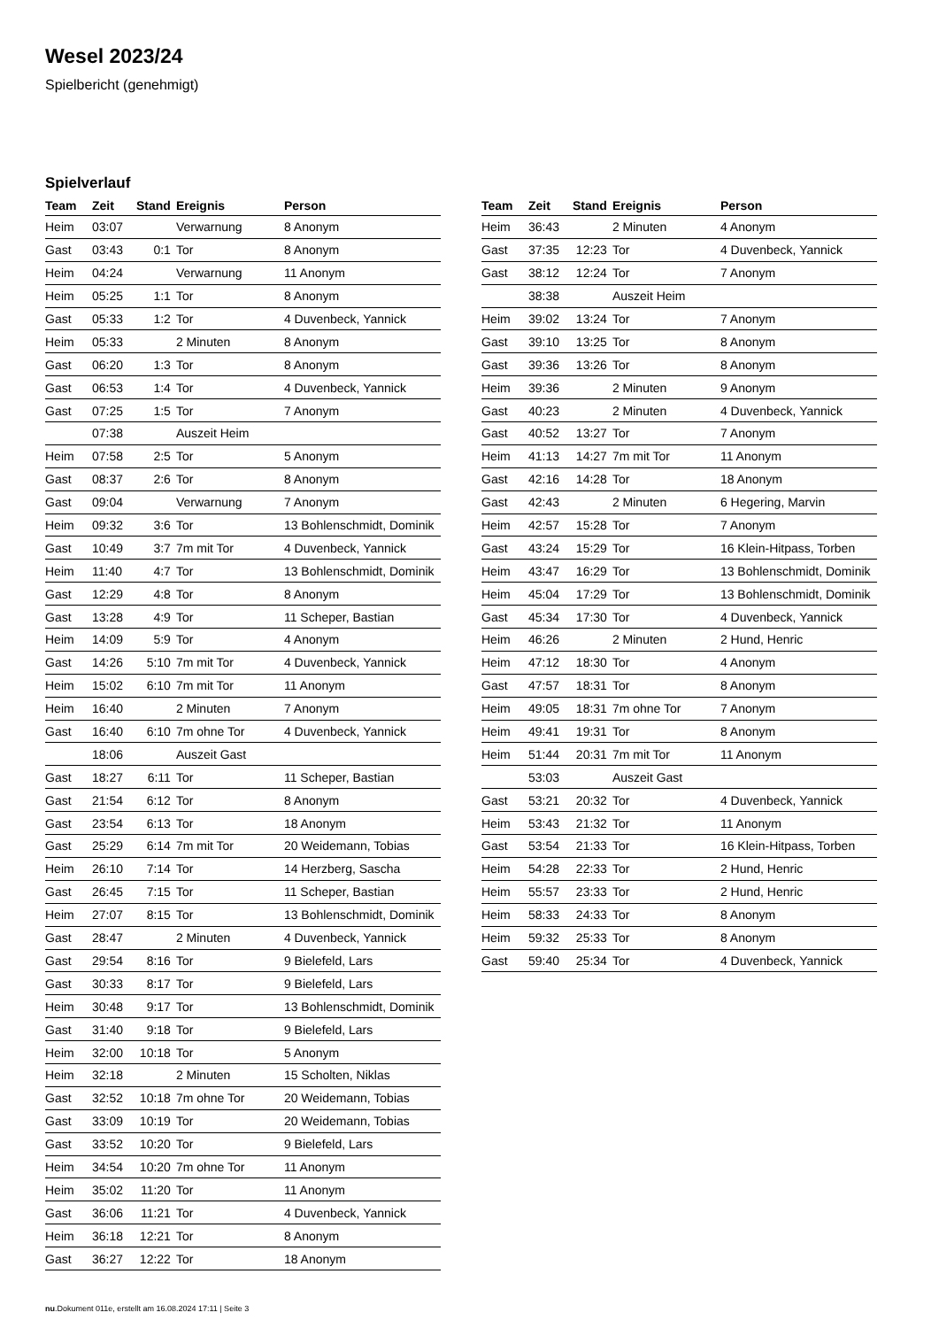Wesel 2023/24
Spielbericht (genehmigt)
Spielverlauf
| Team | Zeit | Stand | Ereignis | Person |
| --- | --- | --- | --- | --- |
| Heim | 03:07 | | Verwarnung | 8 Anonym |
| Gast | 03:43 | 0:1 | Tor | 8 Anonym |
| Heim | 04:24 | | Verwarnung | 11 Anonym |
| Heim | 05:25 | 1:1 | Tor | 8 Anonym |
| Gast | 05:33 | 1:2 | Tor | 4 Duvenbeck, Yannick |
| Heim | 05:33 | | 2 Minuten | 8 Anonym |
| Gast | 06:20 | 1:3 | Tor | 8 Anonym |
| Gast | 06:53 | 1:4 | Tor | 4 Duvenbeck, Yannick |
| Gast | 07:25 | 1:5 | Tor | 7 Anonym |
| | 07:38 | | Auszeit Heim | |
| Heim | 07:58 | 2:5 | Tor | 5 Anonym |
| Gast | 08:37 | 2:6 | Tor | 8 Anonym |
| Gast | 09:04 | | Verwarnung | 7 Anonym |
| Heim | 09:32 | 3:6 | Tor | 13 Bohlenschmidt, Dominik |
| Gast | 10:49 | 3:7 | 7m mit Tor | 4 Duvenbeck, Yannick |
| Heim | 11:40 | 4:7 | Tor | 13 Bohlenschmidt, Dominik |
| Gast | 12:29 | 4:8 | Tor | 8 Anonym |
| Gast | 13:28 | 4:9 | Tor | 11 Scheper, Bastian |
| Heim | 14:09 | 5:9 | Tor | 4 Anonym |
| Gast | 14:26 | 5:10 | 7m mit Tor | 4 Duvenbeck, Yannick |
| Heim | 15:02 | 6:10 | 7m mit Tor | 11 Anonym |
| Heim | 16:40 | | 2 Minuten | 7 Anonym |
| Gast | 16:40 | 6:10 | 7m ohne Tor | 4 Duvenbeck, Yannick |
| | 18:06 | | Auszeit Gast | |
| Gast | 18:27 | 6:11 | Tor | 11 Scheper, Bastian |
| Gast | 21:54 | 6:12 | Tor | 8 Anonym |
| Gast | 23:54 | 6:13 | Tor | 18 Anonym |
| Gast | 25:29 | 6:14 | 7m mit Tor | 20 Weidemann, Tobias |
| Heim | 26:10 | 7:14 | Tor | 14 Herzberg, Sascha |
| Gast | 26:45 | 7:15 | Tor | 11 Scheper, Bastian |
| Heim | 27:07 | 8:15 | Tor | 13 Bohlenschmidt, Dominik |
| Gast | 28:47 | | 2 Minuten | 4 Duvenbeck, Yannick |
| Gast | 29:54 | 8:16 | Tor | 9 Bielefeld, Lars |
| Gast | 30:33 | 8:17 | Tor | 9 Bielefeld, Lars |
| Heim | 30:48 | 9:17 | Tor | 13 Bohlenschmidt, Dominik |
| Gast | 31:40 | 9:18 | Tor | 9 Bielefeld, Lars |
| Heim | 32:00 | 10:18 | Tor | 5 Anonym |
| Heim | 32:18 | | 2 Minuten | 15 Scholten, Niklas |
| Gast | 32:52 | 10:18 | 7m ohne Tor | 20 Weidemann, Tobias |
| Gast | 33:09 | 10:19 | Tor | 20 Weidemann, Tobias |
| Gast | 33:52 | 10:20 | Tor | 9 Bielefeld, Lars |
| Heim | 34:54 | 10:20 | 7m ohne Tor | 11 Anonym |
| Heim | 35:02 | 11:20 | Tor | 11 Anonym |
| Gast | 36:06 | 11:21 | Tor | 4 Duvenbeck, Yannick |
| Heim | 36:18 | 12:21 | Tor | 8 Anonym |
| Gast | 36:27 | 12:22 | Tor | 18 Anonym |
| Team | Zeit | Stand | Ereignis | Person |
| --- | --- | --- | --- | --- |
| Heim | 36:43 | | 2 Minuten | 4 Anonym |
| Gast | 37:35 | 12:23 | Tor | 4 Duvenbeck, Yannick |
| Gast | 38:12 | 12:24 | Tor | 7 Anonym |
| | 38:38 | | Auszeit Heim | |
| Heim | 39:02 | 13:24 | Tor | 7 Anonym |
| Gast | 39:10 | 13:25 | Tor | 8 Anonym |
| Gast | 39:36 | 13:26 | Tor | 8 Anonym |
| Heim | 39:36 | | 2 Minuten | 9 Anonym |
| Gast | 40:23 | | 2 Minuten | 4 Duvenbeck, Yannick |
| Gast | 40:52 | 13:27 | Tor | 7 Anonym |
| Heim | 41:13 | 14:27 | 7m mit Tor | 11 Anonym |
| Gast | 42:16 | 14:28 | Tor | 18 Anonym |
| Gast | 42:43 | | 2 Minuten | 6 Hegering, Marvin |
| Heim | 42:57 | 15:28 | Tor | 7 Anonym |
| Gast | 43:24 | 15:29 | Tor | 16 Klein-Hitpass, Torben |
| Heim | 43:47 | 16:29 | Tor | 13 Bohlenschmidt, Dominik |
| Heim | 45:04 | 17:29 | Tor | 13 Bohlenschmidt, Dominik |
| Gast | 45:34 | 17:30 | Tor | 4 Duvenbeck, Yannick |
| Heim | 46:26 | | 2 Minuten | 2 Hund, Henric |
| Heim | 47:12 | 18:30 | Tor | 4 Anonym |
| Gast | 47:57 | 18:31 | Tor | 8 Anonym |
| Heim | 49:05 | 18:31 | 7m ohne Tor | 7 Anonym |
| Heim | 49:41 | 19:31 | Tor | 8 Anonym |
| Heim | 51:44 | 20:31 | 7m mit Tor | 11 Anonym |
| | 53:03 | | Auszeit Gast | |
| Gast | 53:21 | 20:32 | Tor | 4 Duvenbeck, Yannick |
| Heim | 53:43 | 21:32 | Tor | 11 Anonym |
| Gast | 53:54 | 21:33 | Tor | 16 Klein-Hitpass, Torben |
| Heim | 54:28 | 22:33 | Tor | 2 Hund, Henric |
| Heim | 55:57 | 23:33 | Tor | 2 Hund, Henric |
| Heim | 58:33 | 24:33 | Tor | 8 Anonym |
| Heim | 59:32 | 25:33 | Tor | 8 Anonym |
| Gast | 59:40 | 25:34 | Tor | 4 Duvenbeck, Yannick |
nu.Dokument 011e, erstellt am 16.08.2024 17:11 | Seite 3